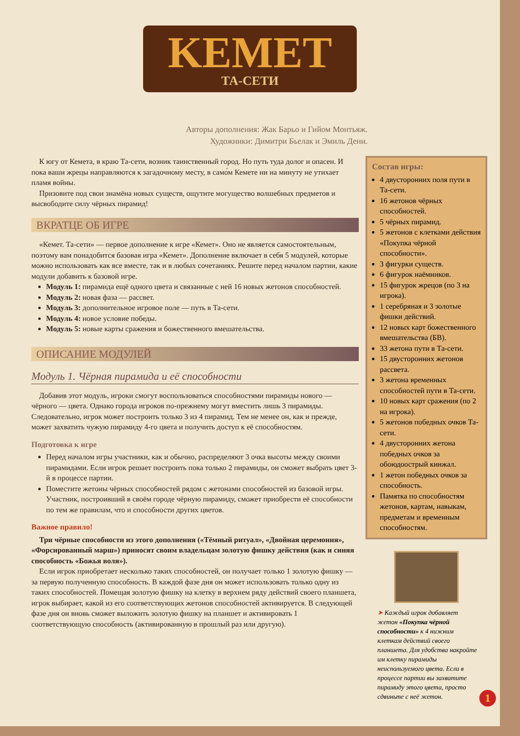KEMET
ТА-СЕТИ
Авторы дополнения: Жак Барьо и Гийом Монтьяж.
Художники: Димитри Бьелак и Эмиль Дени.
К югу от Кемета, в краю Та-сети, возник таинственный город. Но путь туда долог и опасен. И пока ваши жрецы направляются к загадочному месту, в само́м Кемете ни на минуту не утихает пламя войны.
Призовите под свои знамёна новых существ, ощутите могущество волшебных предметов и высвободите силу чёрных пирамид!
ВКРАТЦЕ ОБ ИГРЕ
«Кемет. Та-сети» — первое дополнение к игре «Кемет». Оно не является самостоятельным, поэтому вам понадобится базовая игра «Кемет». Дополнение включает в себя 5 модулей, которые можно использовать как все вместе, так и в любых сочетаниях. Решите перед началом партии, какие модули добавить к базовой игре.
Модуль 1: пирамида ещё одного цвета и связанные с ней 16 новых жетонов способностей.
Модуль 2: новая фаза — рассвет.
Модуль 3: дополнительное игровое поле — путь в Та-сети.
Модуль 4: новое условие победы.
Модуль 5: новые карты сражения и божественного вмешательства.
ОПИСАНИЕ МОДУЛЕЙ
Модуль 1. Чёрная пирамида и её способности
Добавив этот модуль, игроки смогут воспользоваться способностями пирамиды нового — чёрного — цвета. Однако города игроков по-прежнему могут вместить лишь 3 пирамиды. Следовательно, игрок может построить только 3 из 4 пирамид. Тем не менее он, как и прежде, может захватить чужую пирамиду 4-го цвета и получить доступ к её способностям.
Подготовка к игре
Перед началом игры участники, как и обычно, распределяют 3 очка высоты между своими пирамидами. Если игрок решает построить пока только 2 пирамиды, он сможет выбрать цвет 3-й в процессе партии.
Поместите жетоны чёрных способностей рядом с жетонами способностей из базовой игры. Участник, построивший в своём городе чёрную пирамиду, сможет приобрести её способности по тем же правилам, что и способности других цветов.
Важное правило!
Три чёрные способности из этого дополнения («Тёмный ритуал», «Двойная церемония», «Форсированный марш») приносят своим владельцам золотую фишку действия (как и синяя способность «Божья воля»).
Если игрок приобретает несколько таких способностей, он получает только 1 золотую фишку — за первую полученную способность. В каждой фазе дня он может использовать только одну из таких способностей. Помещая золотую фишку на клетку в верхнем ряду действий своего планшета, игрок выбирает, какой из его соответствующих жетонов способностей активируется. В следующей фазе дня он вновь сможет выложить золотую фишку на планшет и активировать 1 соответствующую способность (активированную в прошлый раз или другую).
Состав игры:
4 двусторонних поля пути в Та-сети.
16 жетонов чёрных способностей.
5 чёрных пирамид.
5 жетонов с клетками действия «Покупка чёрной способности».
3 фигурки существ.
6 фигурок наёмников.
15 фигурок жрецов (по 3 на игрока).
1 серебряная и 3 золотые фишки действий.
12 новых карт божественного вмешательства (БВ).
33 жетона пути в Та-сети.
15 двусторонних жетонов рассвета.
3 жетона временных способностей пути в Та-сети.
10 новых карт сражения (по 2 на игрока).
5 жетонов победных очков Та-сети.
4 двусторонних жетона победных очков за обоюдоострый кинжал.
1 жетон победных очков за способность.
Памятка по способностям жетонов, картам, навыкам, предметам и временным способностям.
➤ Каждый игрок добавляет жетон «Покупка чёрной способности» к 4 нижним клеткам действий своего планшета. Для удобства накройте им клетку пирамиды неиспользуемого цвета. Если в процессе партии вы захватите пирамиду этого цвета, просто сдвиньте с неё жетон.
1